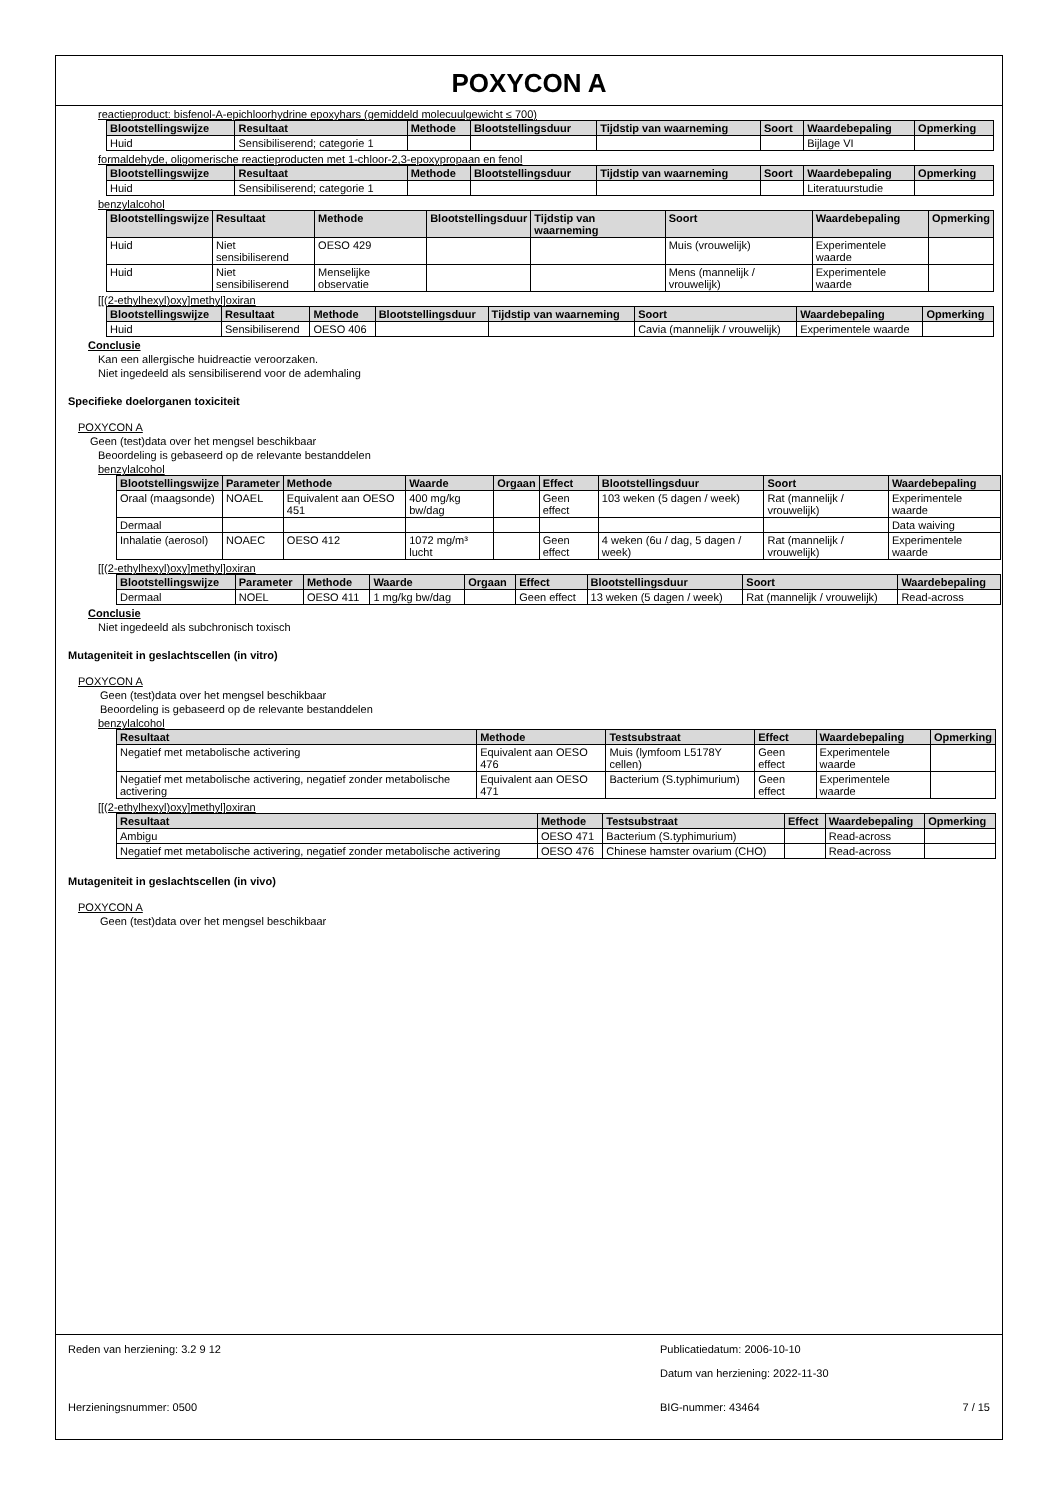POXYCON A
reactieproduct: bisfenol-A-epichloorhydrine epoxyhars (gemiddeld molecuulgewicht ≤ 700)
| Blootstellingswijze | Resultaat | Methode | Blootstellingsduur | Tijdstip van waarneming | Soort | Waardebepaling | Opmerking |
| --- | --- | --- | --- | --- | --- | --- | --- |
| Huid | Sensibiliserend; categorie 1 | | | | | Bijlage VI | |
formaldehyde, oligomerische reactieproducten met 1-chloor-2,3-epoxypropaan en fenol
| Blootstellingswijze | Resultaat | Methode | Blootstellingsduur | Tijdstip van waarneming | Soort | Waardebepaling | Opmerking |
| --- | --- | --- | --- | --- | --- | --- | --- |
| Huid | Sensibiliserend; categorie 1 | | | | | Literatuurstudie | |
benzylalcohol
| Blootstellingswijze | Resultaat | Methode | Blootstellingsduur | Tijdstip van waarneming | Soort | Waardebepaling | Opmerking |
| --- | --- | --- | --- | --- | --- | --- | --- |
| Huid | Niet sensibiliserend | OESO 429 | | | Muis (vrouwelijk) | Experimentele waarde | |
| Huid | Niet sensibiliserend | Menselijke observatie | | | Mens (mannelijk / vrouwelijk) | Experimentele waarde | |
[[(2-ethylhexyl)oxy]methyl]oxiran
| Blootstellingswijze | Resultaat | Methode | Blootstellingsduur | Tijdstip van waarneming | Soort | Waardebepaling | Opmerking |
| --- | --- | --- | --- | --- | --- | --- | --- |
| Huid | Sensibiliserend | OESO 406 | | | Cavia (mannelijk / vrouwelijk) | Experimentele waarde | |
Conclusie
Kan een allergische huidreactie veroorzaken.
Niet ingedeeld als sensibiliserend voor de ademhaling
Specifieke doelorganen toxiciteit
POXYCON A
Geen (test)data over het mengsel beschikbaar
Beoordeling is gebaseerd op de relevante bestanddelen
benzylalcohol
| Blootstellingswijze | Parameter | Methode | Waarde | Orgaan | Effect | Blootstellingsduur | Soort | Waardebepaling |
| --- | --- | --- | --- | --- | --- | --- | --- | --- |
| Oraal (maagsonde) | NOAEL | Equivalent aan OESO 451 | 400 mg/kg bw/dag | | Geen effect | 103 weken (5 dagen / week) | Rat (mannelijk / vrouwelijk) | Experimentele waarde |
| Dermaal | | | | | | | | Data waiving |
| Inhalatie (aerosol) | NOAEC | OESO 412 | 1072 mg/m³ lucht | | Geen effect | 4 weken (6u / dag, 5 dagen / week) | Rat (mannelijk / vrouwelijk) | Experimentele waarde |
[[(2-ethylhexyl)oxy]methyl]oxiran
| Blootstellingswijze | Parameter | Methode | Waarde | Orgaan | Effect | Blootstellingsduur | Soort | Waardebepaling |
| --- | --- | --- | --- | --- | --- | --- | --- | --- |
| Dermaal | NOEL | OESO 411 | 1 mg/kg bw/dag | | Geen effect | 13 weken (5 dagen / week) | Rat (mannelijk / vrouwelijk) | Read-across |
Conclusie
Niet ingedeeld als subchronisch toxisch
Mutageniteit in geslachtscellen (in vitro)
POXYCON A
Geen (test)data over het mengsel beschikbaar
Beoordeling is gebaseerd op de relevante bestanddelen
benzylalcohol
| Resultaat | Methode | Testsubstraat | Effect | Waardebepaling | Opmerking |
| --- | --- | --- | --- | --- | --- |
| Negatief met metabolische activering | Equivalent aan OESO 476 | Muis (lymfoom L5178Y cellen) | Geen effect | Experimentele waarde | |
| Negatief met metabolische activering, negatief zonder metabolische activering | Equivalent aan OESO 471 | Bacterium (S.typhimurium) | Geen effect | Experimentele waarde | |
[[(2-ethylhexyl)oxy]methyl]oxiran
| Resultaat | Methode | Testsubstraat | Effect | Waardebepaling | Opmerking |
| --- | --- | --- | --- | --- | --- |
| Ambigu | OESO 471 | Bacterium (S.typhimurium) | | Read-across | |
| Negatief met metabolische activering, negatief zonder metabolische activering | OESO 476 | Chinese hamster ovarium (CHO) | | Read-across | |
Mutageniteit in geslachtscellen (in vivo)
POXYCON A
Geen (test)data over het mengsel beschikbaar
Reden van herziening: 3.2 9 12 Publicatiedatum: 2006-10-10
Datum van herziening: 2022-11-30
Herzieningsnummer: 0500 BIG-nummer: 43464 7 / 15